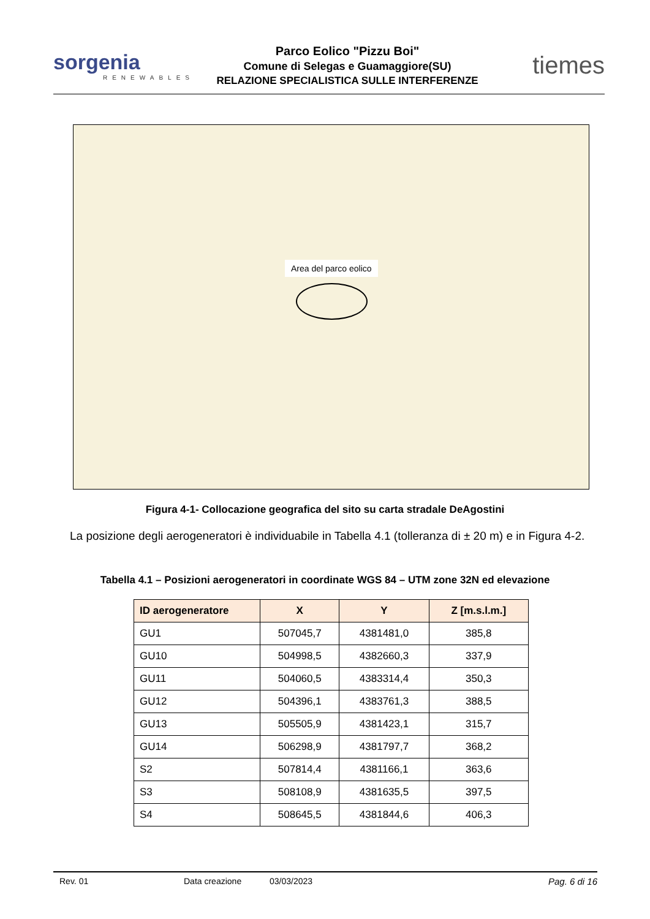sorgenia
RENEWABLES
Parco Eolico "Pizzu Boi"
Comune di Selegas e Guamaggiore(SU)
RELAZIONE SPECIALISTICA SULLE INTERFERENZE
tiemes
Area del parco eolico
Figura 4-1- Collocazione geografica del sito su carta stradale DeAgostini
La posizione degli aerogeneratori è individuabile in Tabella 4.1 (tolleranza di ± 20 m) e in Figura 4-2.
Tabella 4.1 – Posizioni aerogeneratori in coordinate WGS 84 – UTM zone 32N ed elevazione
| ID aerogeneratore | X | Y | Z [m.s.l.m.] |
| --- | --- | --- | --- |
| GU1 | 507045,7 | 4381481,0 | 385,8 |
| GU10 | 504998,5 | 4382660,3 | 337,9 |
| GU11 | 504060,5 | 4383314,4 | 350,3 |
| GU12 | 504396,1 | 4383761,3 | 388,5 |
| GU13 | 505505,9 | 4381423,1 | 315,7 |
| GU14 | 506298,9 | 4381797,7 | 368,2 |
| S2 | 507814,4 | 4381166,1 | 363,6 |
| S3 | 508108,9 | 4381635,5 | 397,5 |
| S4 | 508645,5 | 4381844,6 | 406,3 |
Rev. 01 Data creazione 03/03/2023 Pag. 6 di 16